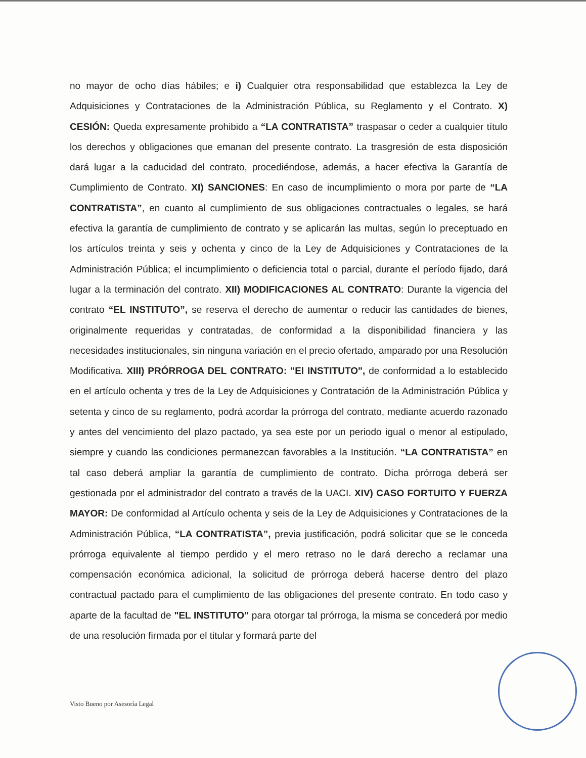no mayor de ocho días hábiles; e i) Cualquier otra responsabilidad que establezca la Ley de Adquisiciones y Contrataciones de la Administración Pública, su Reglamento y el Contrato. X) CESIÓN: Queda expresamente prohibido a “LA CONTRATISTA” traspasar o ceder a cualquier título los derechos y obligaciones que emanan del presente contrato. La trasgresión de esta disposición dará lugar a la caducidad del contrato, procediéndose, además, a hacer efectiva la Garantía de Cumplimiento de Contrato. XI) SANCIONES: En caso de incumplimiento o mora por parte de “LA CONTRATISTA”, en cuanto al cumplimiento de sus obligaciones contractuales o legales, se hará efectiva la garantía de cumplimiento de contrato y se aplicarán las multas, según lo preceptuado en los artículos treinta y seis y ochenta y cinco de la Ley de Adquisiciones y Contrataciones de la Administración Pública; el incumplimiento o deficiencia total o parcial, durante el período fijado, dará lugar a la terminación del contrato. XII) MODIFICACIONES AL CONTRATO: Durante la vigencia del contrato “EL INSTITUTO”, se reserva el derecho de aumentar o reducir las cantidades de bienes, originalmente requeridas y contratadas, de conformidad a la disponibilidad financiera y las necesidades institucionales, sin ninguna variación en el precio ofertado, amparado por una Resolución Modificativa. XIII) PRÓRROGA DEL CONTRATO: "El INSTITUTO", de conformidad a lo establecido en el artículo ochenta y tres de la Ley de Adquisiciones y Contratación de la Administración Pública y setenta y cinco de su reglamento, podrá acordar la prórroga del contrato, mediante acuerdo razonado y antes del vencimiento del plazo pactado, ya sea este por un periodo igual o menor al estipulado, siempre y cuando las condiciones permanezcan favorables a la Institución. “LA CONTRATISTA” en tal caso deberá ampliar la garantía de cumplimiento de contrato. Dicha prórroga deberá ser gestionada por el administrador del contrato a través de la UACI. XIV) CASO FORTUITO Y FUERZA MAYOR: De conformidad al Artículo ochenta y seis de la Ley de Adquisiciones y Contrataciones de la Administración Pública, “LA CONTRATISTA”, previa justificación, podrá solicitar que se le conceda prórroga equivalente al tiempo perdido y el mero retraso no le dará derecho a reclamar una compensación económica adicional, la solicitud de prórroga deberá hacerse dentro del plazo contractual pactado para el cumplimiento de las obligaciones del presente contrato. En todo caso y aparte de la facultad de "EL INSTITUTO" para otorgar tal prórroga, la misma se concederá por medio de una resolución firmada por el titular y formará parte del
Visto Bueno por Asesoría Legal